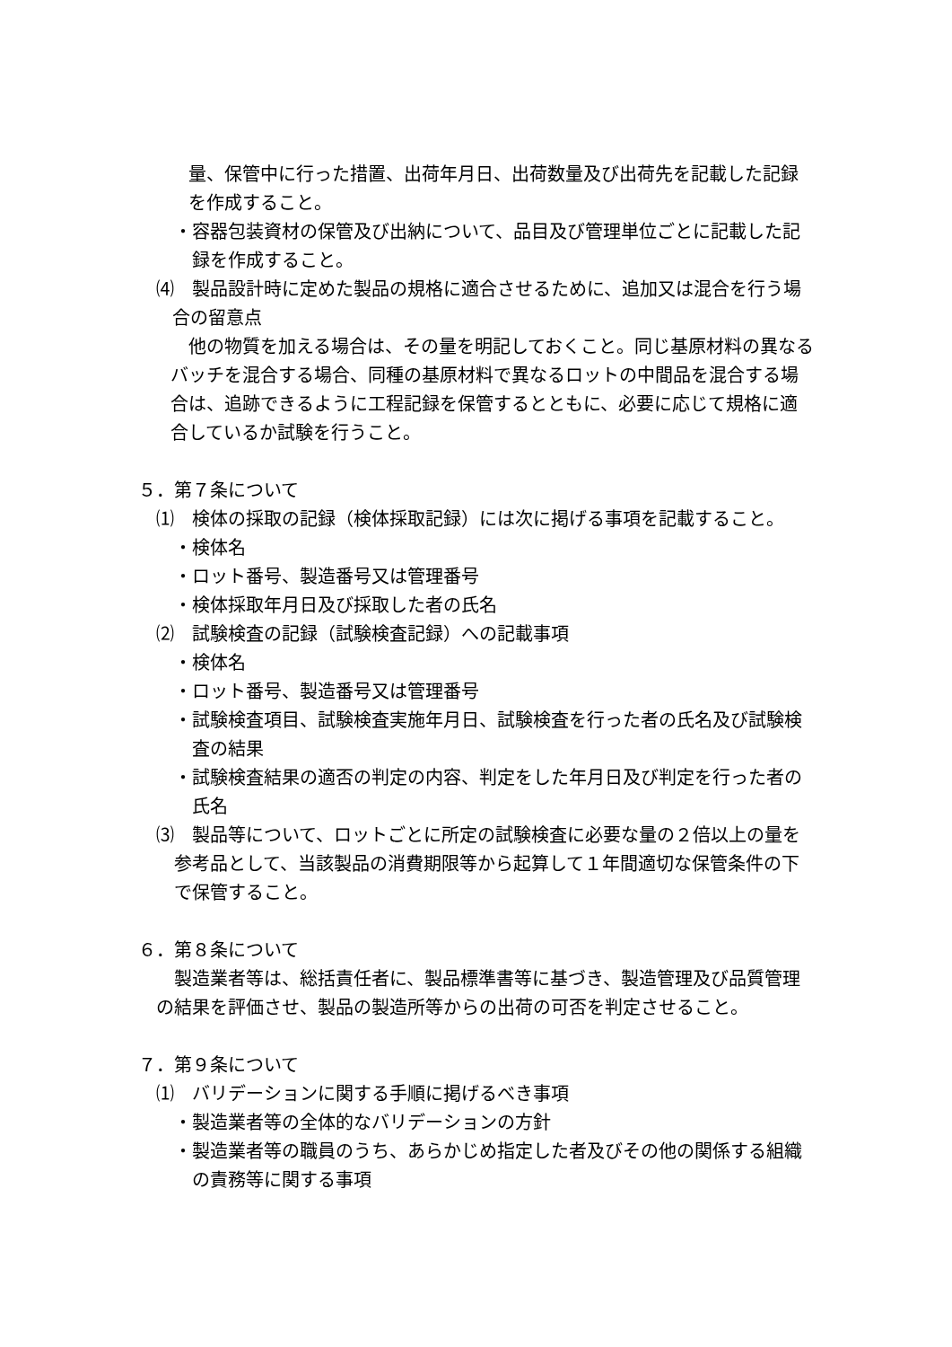量、保管中に行った措置、出荷年月日、出荷数量及び出荷先を記載した記録を作成すること。
・容器包装資材の保管及び出納について、品目及び管理単位ごとに記載した記録を作成すること。
⑷　製品設計時に定めた製品の規格に適合させるために、追加又は混合を行う場合の留意点
他の物質を加える場合は、その量を明記しておくこと。同じ基原材料の異なるバッチを混合する場合、同種の基原材料で異なるロットの中間品を混合する場合は、追跡できるように工程記録を保管するとともに、必要に応じて規格に適合しているか試験を行うこと。
５．第７条について
⑴　検体の採取の記録（検体採取記録）には次に掲げる事項を記載すること。
・検体名
・ロット番号、製造番号又は管理番号
・検体採取年月日及び採取した者の氏名
⑵　試験検査の記録（試験検査記録）への記載事項
・検体名
・ロット番号、製造番号又は管理番号
・試験検査項目、試験検査実施年月日、試験検査を行った者の氏名及び試験検査の結果
・試験検査結果の適否の判定の内容、判定をした年月日及び判定を行った者の氏名
⑶　製品等について、ロットごとに所定の試験検査に必要な量の２倍以上の量を参考品として、当該製品の消費期限等から起算して１年間適切な保管条件の下で保管すること。
６．第８条について
製造業者等は、総括責任者に、製品標準書等に基づき、製造管理及び品質管理の結果を評価させ、製品の製造所等からの出荷の可否を判定させること。
７．第９条について
⑴　バリデーションに関する手順に掲げるべき事項
・製造業者等の全体的なバリデーションの方針
・製造業者等の職員のうち、あらかじめ指定した者及びその他の関係する組織の責務等に関する事項